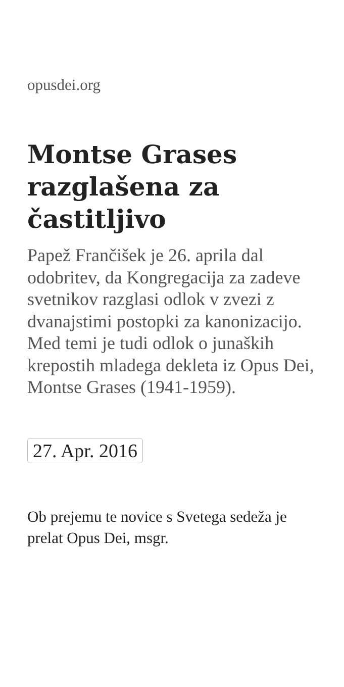opusdei.org
Montse Grases razglašena za častitljivo
Papež Frančišek je 26. aprila dal odobritev, da Kongregacija za zadeve svetnikov razglasi odlok v zvezi z dvanajstimi postopki za kanonizacijo. Med temi je tudi odlok o junaških krepostih mladega dekleta iz Opus Dei, Montse Grases (1941-1959).
27. Apr. 2016
Ob prejemu te novice s Svetega sedeža je prelat Opus Dei, msgr.